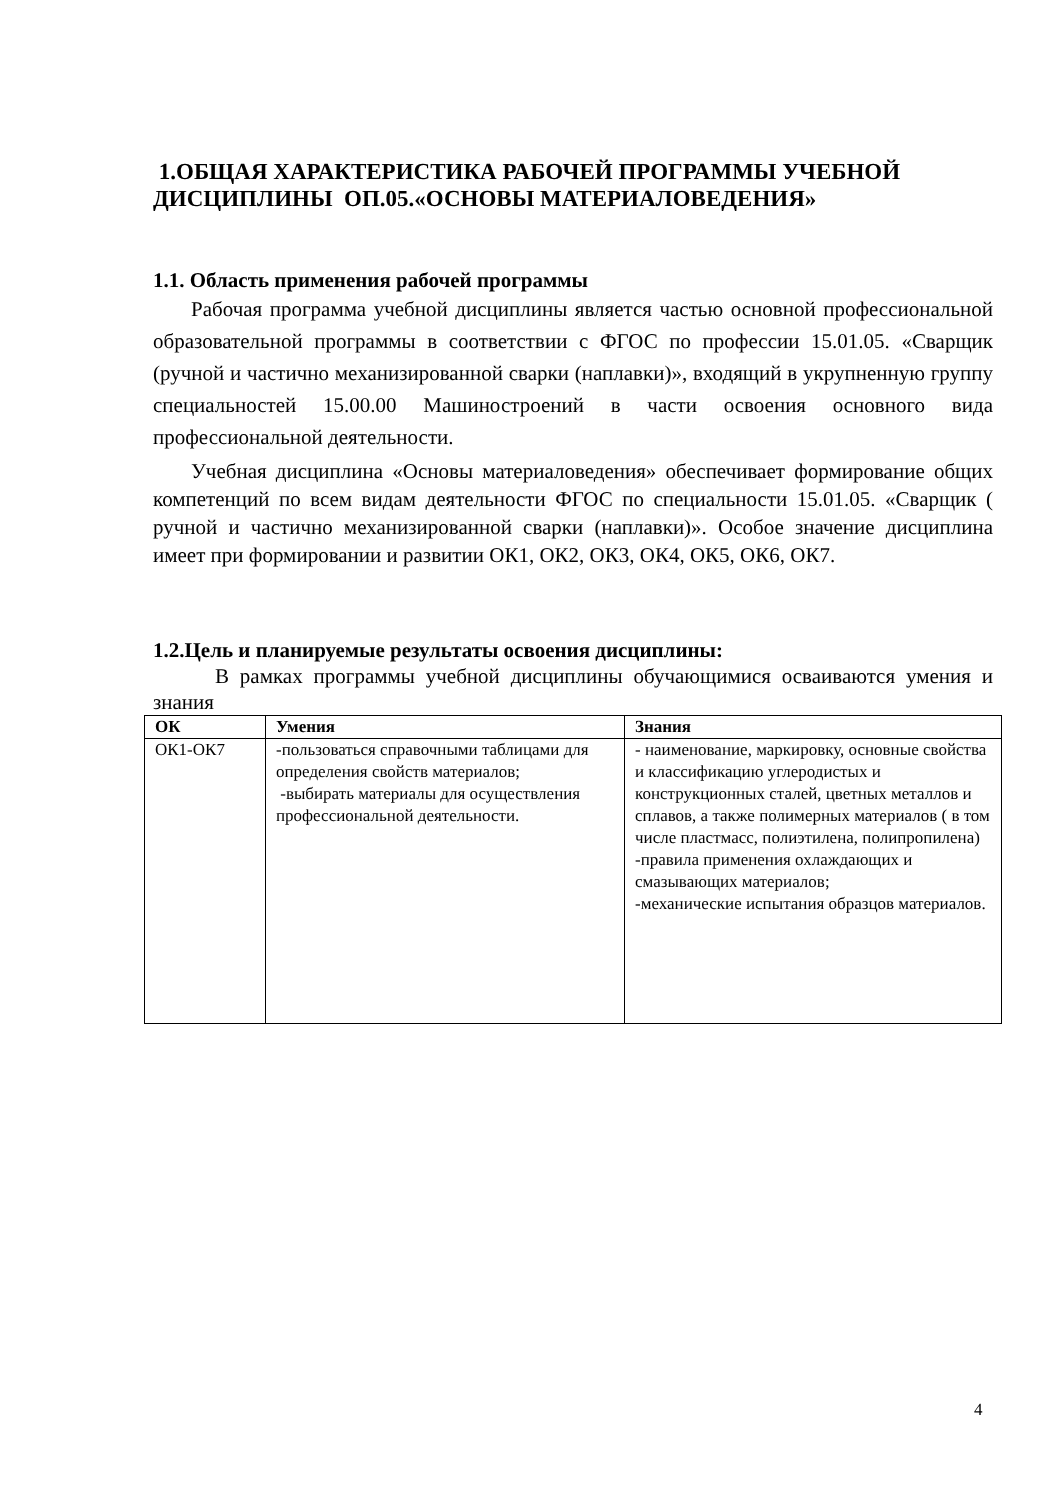1.ОБЩАЯ ХАРАКТЕРИСТИКА РАБОЧЕЙ ПРОГРАММЫ УЧЕБНОЙ ДИСЦИПЛИНЫ ОП.05.«ОСНОВЫ МАТЕРИАЛОВЕДЕНИЯ»
1.1. Область применения рабочей программы
Рабочая программа учебной дисциплины является частью основной профессиональной образовательной программы в соответствии с ФГОС по профессии 15.01.05. «Сварщик (ручной и частично механизированной сварки (наплавки)», входящий в укрупненную группу специальностей 15.00.00 Машиностроений в части освоения основного вида профессиональной деятельности.
Учебная дисциплина «Основы материаловедения» обеспечивает формирование общих компетенций по всем видам деятельности ФГОС по специальности 15.01.05. «Сварщик ( ручной и частично механизированной сварки (наплавки)». Особое значение дисциплина имеет при формировании и развитии ОК1, ОК2, ОК3, ОК4, ОК5, ОК6, ОК7.
1.2.Цель и планируемые результаты освоения дисциплины:
В рамках программы учебной дисциплины обучающимися осваиваются умения и знания
| ОК | Умения | Знания |
| --- | --- | --- |
| ОК1-ОК7 | -пользоваться справочными таблицами для определения свойств материалов; -выбирать материалы для осуществления профессиональной деятельности. | - наименование, маркировку, основные свойства и классификацию углеродистых и конструкционных сталей, цветных металлов и сплавов, а также полимерных материалов ( в том числе пластмасс, полиэтилена, полипропилена) -правила применения охлаждающих и смазывающих материалов; -механические испытания образцов материалов. |
4